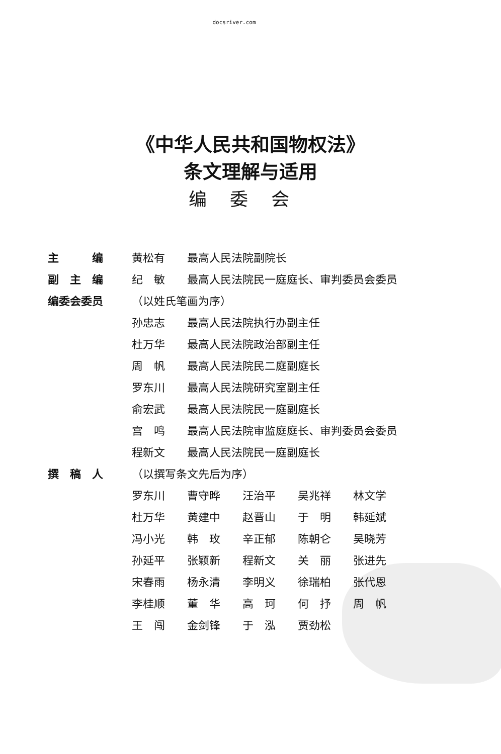docsriver.com
《中华人民共和国物权法》
条文理解与适用
编委会
| 主 编 | 黄松有 | 最高人民法院副院长 |
| 副 主 编 | 纪 敏 | 最高人民法院民一庭庭长、审判委员会委员 |
| 编委会委员 | （以姓氏笔画为序） | |
| | 孙忠志 | 最高人民法院执行办副主任 |
| | 杜万华 | 最高人民法院政治部副主任 |
| | 周 帆 | 最高人民法院民二庭副庭长 |
| | 罗东川 | 最高人民法院研究室副主任 |
| | 俞宏武 | 最高人民法院民一庭副庭长 |
| | 宫 鸣 | 最高人民法院审监庭庭长、审判委员会委员 |
| | 程新文 | 最高人民法院民一庭副庭长 |
| 撰 稿 人 | （以撰写条文先后为序） | |
| 罗东川 | 曹守晔 | 汪治平 | 吴兆祥 | 林文学 |
| 杜万华 | 黄建中 | 赵晋山 | 于 明 | 韩延斌 |
| 冯小光 | 韩 玫 | 辛正郁 | 陈朝仑 | 吴晓芳 |
| 孙延平 | 张颖新 | 程新文 | 关 丽 | 张进先 |
| 宋春雨 | 杨永清 | 李明义 | 徐瑞柏 | 张代恩 |
| 李桂顺 | 董 华 | 高 珂 | 何 抒 | 周 帆 |
| 王 闯 | 金剑锋 | 于 泓 | 贾劲松 | |